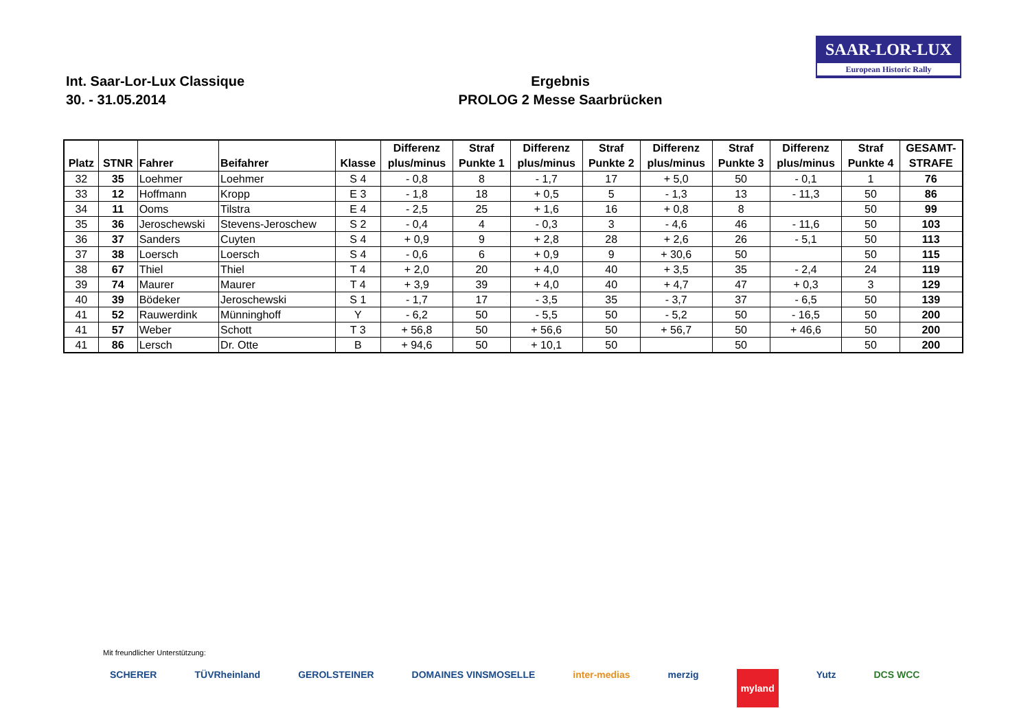SAAR-LOR-LUX
European Historic Rally
Int. Saar-Lor-Lux Classique
30. - 31.05.2014
Ergebnis
PROLOG 2 Messe Saarbrücken
| Platz | STNR | Fahrer | Beifahrer | Klasse | Differenz plus/minus | Straf Punkte 1 | Differenz plus/minus | Straf Punkte 2 | Differenz plus/minus | Straf Punkte 3 | Differenz plus/minus | Straf Punkte 4 | GESAMT- STRAFE |
| --- | --- | --- | --- | --- | --- | --- | --- | --- | --- | --- | --- | --- | --- |
| 32 | 35 | Loehmer | Loehmer | S 4 | - 0,8 | 8 | - 1,7 | 17 | + 5,0 | 50 | - 0,1 | 1 | 76 |
| 33 | 12 | Hoffmann | Kropp | E 3 | - 1,8 | 18 | + 0,5 | 5 | - 1,3 | 13 | - 11,3 | 50 | 86 |
| 34 | 11 | Ooms | Tilstra | E 4 | - 2,5 | 25 | + 1,6 | 16 | + 0,8 | 8 | | 50 | 99 |
| 35 | 36 | Jeroschewski | Stevens-Jeroschew | S 2 | - 0,4 | 4 | - 0,3 | 3 | - 4,6 | 46 | - 11,6 | 50 | 103 |
| 36 | 37 | Sanders | Cuyten | S 4 | + 0,9 | 9 | + 2,8 | 28 | + 2,6 | 26 | - 5,1 | 50 | 113 |
| 37 | 38 | Loersch | Loersch | S 4 | - 0,6 | 6 | + 0,9 | 9 | + 30,6 | 50 | | 50 | 115 |
| 38 | 67 | Thiel | Thiel | T 4 | + 2,0 | 20 | + 4,0 | 40 | + 3,5 | 35 | - 2,4 | 24 | 119 |
| 39 | 74 | Maurer | Maurer | T 4 | + 3,9 | 39 | + 4,0 | 40 | + 4,7 | 47 | + 0,3 | 3 | 129 |
| 40 | 39 | Bödeker | Jeroschewski | S 1 | - 1,7 | 17 | - 3,5 | 35 | - 3,7 | 37 | - 6,5 | 50 | 139 |
| 41 | 52 | Rauwerdink | Münninghoff | Y | - 6,2 | 50 | - 5,5 | 50 | - 5,2 | 50 | - 16,5 | 50 | 200 |
| 41 | 57 | Weber | Schott | T 3 | + 56,8 | 50 | + 56,6 | 50 | + 56,7 | 50 | + 46,6 | 50 | 200 |
| 41 | 86 | Lersch | Dr. Otte | B | + 94,6 | 50 | + 10,1 | 50 | | 50 | | 50 | 200 |
Mit freundlicher Unterstützung:
SCHERER TÜVRheinland GEROLSTEINER DOMAINES VINSMOSELLE inter-medias merzig myland Yutz DCS WCC